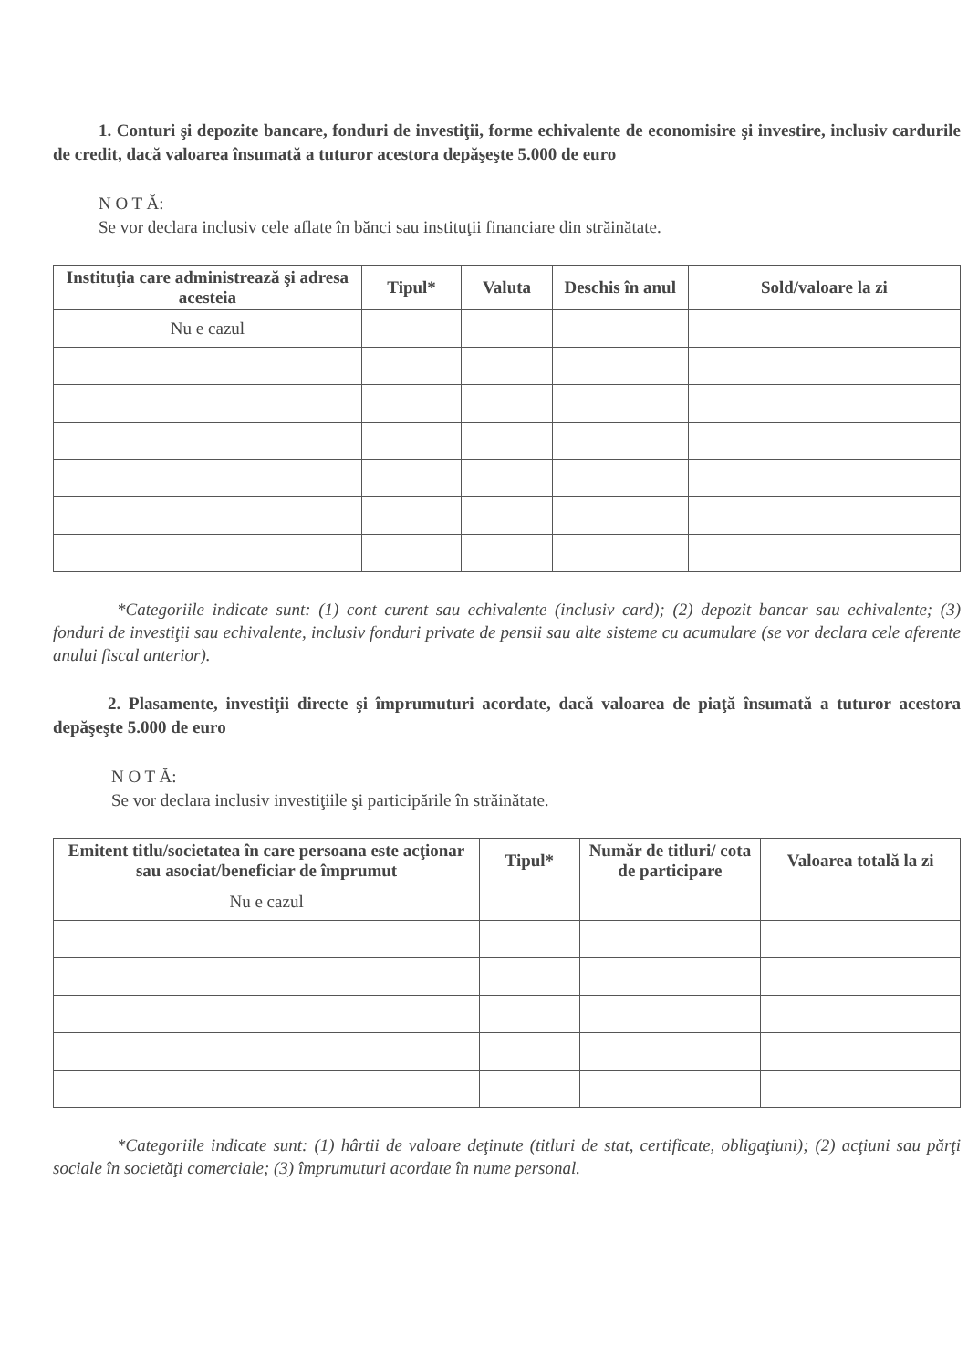1. Conturi şi depozite bancare, fonduri de investiţii, forme echivalente de economisire şi investire, inclusiv cardurile de credit, dacă valoarea însumată a tuturor acestora depăşeşte 5.000 de euro
N O T Ă:
Se vor declara inclusiv cele aflate în bănci sau instituţii financiare din străinătate.
| Instituţia care administrează şi adresa acesteia | Tipul* | Valuta | Deschis în anul | Sold/valoare la zi |
| --- | --- | --- | --- | --- |
| Nu e cazul | | | | |
*Categoriile indicate sunt: (1) cont curent sau echivalente (inclusiv card); (2) depozit bancar sau echivalente; (3) fonduri de investiţii sau echivalente, inclusiv fonduri private de pensii sau alte sisteme cu acumulare (se vor declara cele aferente anului fiscal anterior).
2. Plasamente, investiţii directe şi împrumuturi acordate, dacă valoarea de piaţă însumată a tuturor acestora depăşeşte 5.000 de euro
N O T Ă:
Se vor declara inclusiv investiţiile şi participările în străinătate.
| Emitent titlu/societatea în care persoana este acţionar sau asociat/beneficiar de împrumut | Tipul* | Număr de titluri/ cota de participare | Valoarea totală la zi |
| --- | --- | --- | --- |
| Nu e cazul | | | |
*Categoriile indicate sunt: (1) hârtii de valoare deţinute (titluri de stat, certificate, obligaţiuni); (2) acţiuni sau părţi sociale în societăţi comerciale; (3) împrumuturi acordate în nume personal.